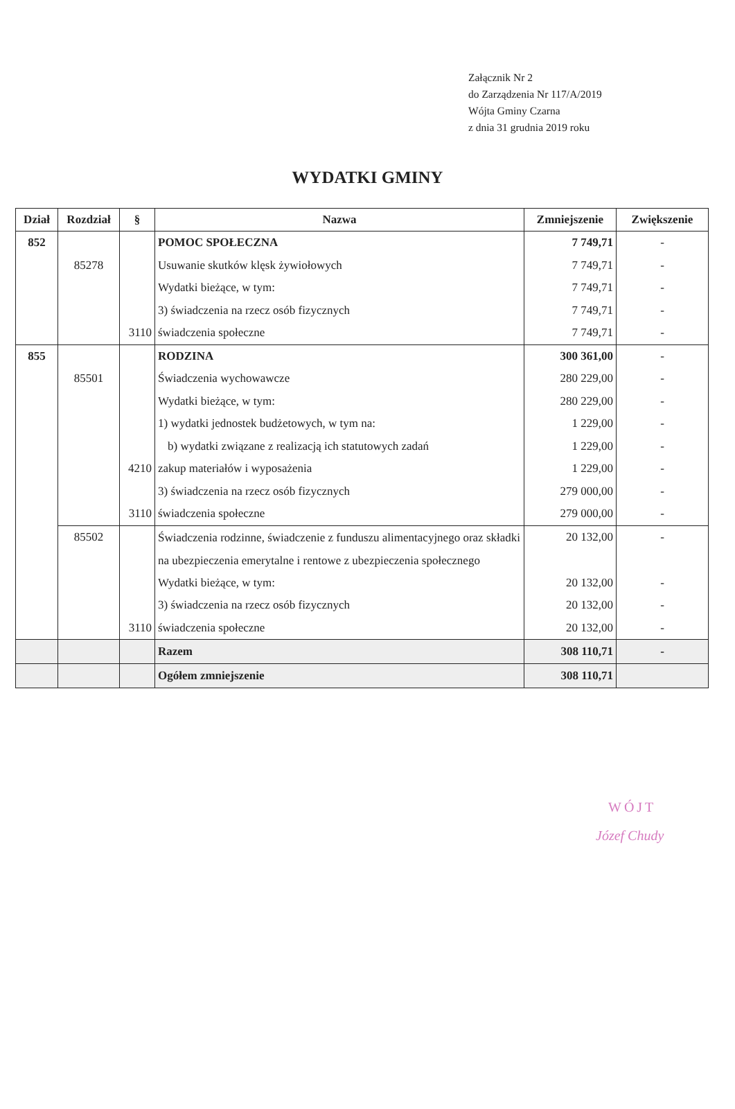Załącznik Nr 2
do Zarządzenia Nr 117/A/2019
Wójta Gminy Czarna
z dnia 31 grudnia 2019 roku
WYDATKI GMINY
| Dział | Rozdział | § | Nazwa | Zmniejszenie | Zwiększenie |
| --- | --- | --- | --- | --- | --- |
| 852 | | | POMOC SPOŁECZNA | 7 749,71 | - |
| | 85278 | | Usuwanie skutków klęsk żywiołowych | 7 749,71 | - |
| | | | Wydatki bieżące, w tym: | 7 749,71 | - |
| | | | 3) świadczenia na rzecz osób fizycznych | 7 749,71 | - |
| | | 3110 | świadczenia społeczne | 7 749,71 | - |
| 855 | | | RODZINA | 300 361,00 | - |
| | 85501 | | Świadczenia wychowawcze | 280 229,00 | - |
| | | | Wydatki bieżące, w tym: | 280 229,00 | - |
| | | | 1) wydatki jednostek budżetowych, w tym na: | 1 229,00 | - |
| | | | b) wydatki związane z realizacją ich statutowych zadań | 1 229,00 | - |
| | | 4210 | zakup materiałów i wyposażenia | 1 229,00 | - |
| | | | 3) świadczenia na rzecz osób fizycznych | 279 000,00 | - |
| | | 3110 | świadczenia społeczne | 279 000,00 | - |
| | 85502 | | Świadczenia rodzinne, świadczenie z funduszu alimentacyjnego oraz składki na ubezpieczenia emerytalne i rentowe z ubezpieczenia społecznego | 20 132,00 | - |
| | | | Wydatki bieżące, w tym: | 20 132,00 | - |
| | | | 3) świadczenia na rzecz osób fizycznych | 20 132,00 | - |
| | | 3110 | świadczenia społeczne | 20 132,00 | - |
| | | | Razem | 308 110,71 | - |
| | | | Ogółem zmniejszenie | 308 110,71 | |
WÓJT
Józef Chudy